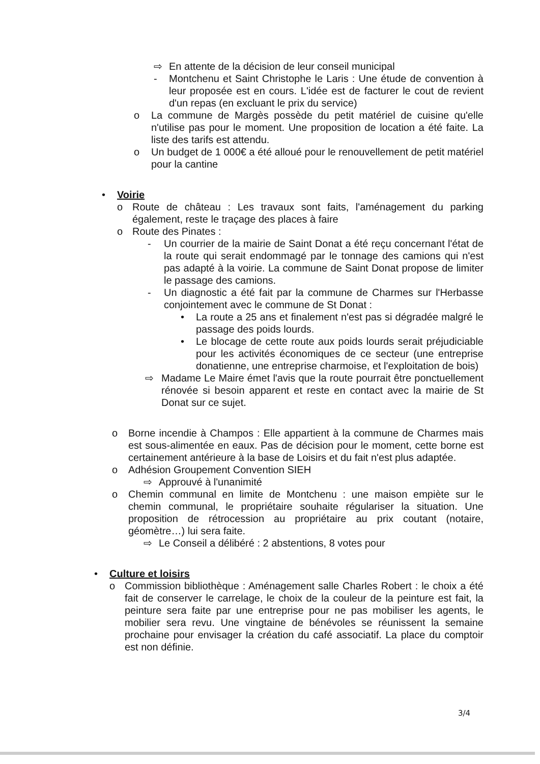⇨ En attente de la décision de leur conseil municipal
- Montchenu et Saint Christophe le Laris : Une étude de convention à leur proposée est en cours. L'idée est de facturer le cout de revient d'un repas (en excluant le prix du service)
o La commune de Margès possède du petit matériel de cuisine qu'elle n'utilise pas pour le moment. Une proposition de location a été faite. La liste des tarifs est attendu.
o Un budget de 1 000€ a été alloué pour le renouvellement de petit matériel pour la cantine
• Voirie
o Route de château : Les travaux sont faits, l'aménagement du parking également, reste le traçage des places à faire
o Route des Pinates :
- Un courrier de la mairie de Saint Donat a été reçu concernant l'état de la route qui serait endommagé par le tonnage des camions qui n'est pas adapté à la voirie. La commune de Saint Donat propose de limiter le passage des camions.
- Un diagnostic a été fait par la commune de Charmes sur l'Herbasse conjointement avec le commune de St Donat :
• La route a 25 ans et finalement n'est pas si dégradée malgré le passage des poids lourds.
• Le blocage de cette route aux poids lourds serait préjudiciable pour les activités économiques de ce secteur (une entreprise donatienne, une entreprise charmoise, et l'exploitation de bois)
⇨ Madame Le Maire émet l'avis que la route pourrait être ponctuellement rénovée si besoin apparent et reste en contact avec la mairie de St Donat sur ce sujet.
o Borne incendie à Champos : Elle appartient à la commune de Charmes mais est sous-alimentée en eaux. Pas de décision pour le moment, cette borne est certainement antérieure à la base de Loisirs et du fait n'est plus adaptée.
o Adhésion Groupement Convention SIEH
⇨ Approuvé à l'unanimité
o Chemin communal en limite de Montchenu : une maison empiète sur le chemin communal, le propriétaire souhaite régulariser la situation. Une proposition de rétrocession au propriétaire au prix coutant (notaire, géomètre…) lui sera faite.
⇨ Le Conseil a délibéré : 2 abstentions, 8 votes pour
• Culture et loisirs
o Commission bibliothèque : Aménagement salle Charles Robert : le choix a été fait de conserver le carrelage, le choix de la couleur de la peinture est fait, la peinture sera faite par une entreprise pour ne pas mobiliser les agents, le mobilier sera revu. Une vingtaine de bénévoles se réunissent la semaine prochaine pour envisager la création du café associatif. La place du comptoir est non définie.
3/4